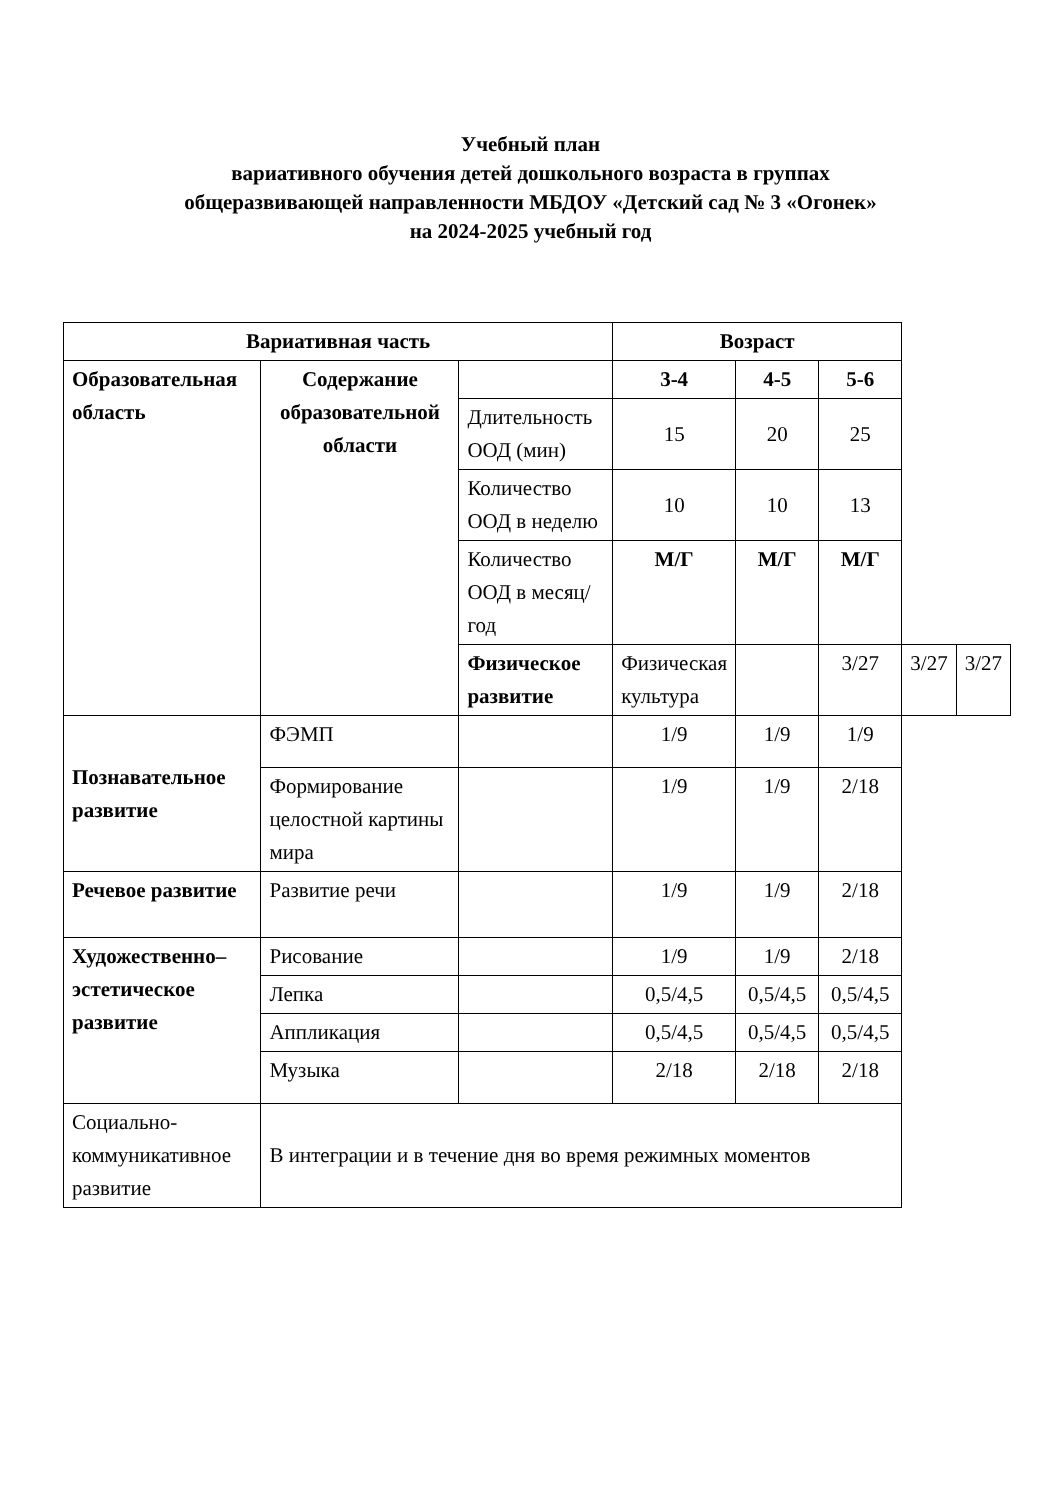Учебный план
вариативного обучения детей дошкольного возраста в группах
общеразвивающей направленности МБДОУ «Детский сад № 3 «Огонек»
на 2024-2025 учебный год
| Вариативная часть | | | Возраст | | | | |
| --- | --- | --- | --- | --- | --- | --- | --- |
| Образовательная область | Содержание образовательной области | | 3-4 | 4-5 | 5-6 | | |
| | | Длительность ООД (мин) | 15 | 20 | 25 | | |
| | | Количество ООД в неделю | 10 | 10 | 13 | | |
| | | Количество ООД в месяц/год | М/Г | М/Г | М/Г | | |
| | | Физическое развитие | Физическая культура | | 3/27 | 3/27 | 3/27 |
| Познавательное развитие | ФЭМП | | 1/9 | 1/9 | 1/9 | | |
| | Формирование целостной картины мира | | 1/9 | 1/9 | 2/18 | | |
| Речевое развитие | Развитие речи | | 1/9 | 1/9 | 2/18 | | |
| Художественно–эстетическое развитие | Рисование | | 1/9 | 1/9 | 2/18 | | |
| | Лепка | | 0,5/4,5 | 0,5/4,5 | 0,5/4,5 | | |
| | Аппликация | | 0,5/4,5 | 0,5/4,5 | 0,5/4,5 | | |
| | Музыка | | 2/18 | 2/18 | 2/18 | | |
| Социально-коммуникативное развитие | В интеграции и в течение дня во время режимных моментов | | | | | | |